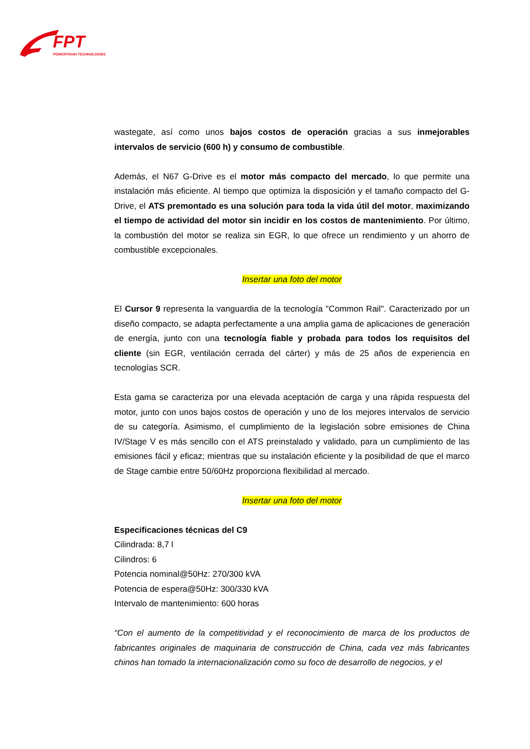FPT
POWERTRAIN TECHNOLOGIES
wastegate, así como unos bajos costos de operación gracias a sus inmejorables intervalos de servicio (600 h) y consumo de combustible.
Además, el N67 G-Drive es el motor más compacto del mercado, lo que permite una instalación más eficiente. Al tiempo que optimiza la disposición y el tamaño compacto del G-Drive, el ATS premontado es una solución para toda la vida útil del motor, maximizando el tiempo de actividad del motor sin incidir en los costos de mantenimiento. Por último, la combustión del motor se realiza sin EGR, lo que ofrece un rendimiento y un ahorro de combustible excepcionales.
Insertar una foto del motor
El Cursor 9 representa la vanguardia de la tecnología "Common Rail". Caracterizado por un diseño compacto, se adapta perfectamente a una amplia gama de aplicaciones de generación de energía, junto con una tecnología fiable y probada para todos los requisitos del cliente (sin EGR, ventilación cerrada del cárter) y más de 25 años de experiencia en tecnologías SCR.
Esta gama se caracteriza por una elevada aceptación de carga y una rápida respuesta del motor, junto con unos bajos costos de operación y uno de los mejores intervalos de servicio de su categoría. Asimismo, el cumplimiento de la legislación sobre emisiones de China IV/Stage V es más sencillo con el ATS preinstalado y validado, para un cumplimiento de las emisiones fácil y eficaz; mientras que su instalación eficiente y la posibilidad de que el marco de Stage cambie entre 50/60Hz proporciona flexibilidad al mercado.
Insertar una foto del motor
Especificaciones técnicas del C9
Cilindrada: 8,7 l
Cilindros: 6
Potencia nominal@50Hz: 270/300 kVA
Potencia de espera@50Hz: 300/330 kVA
Intervalo de mantenimiento: 600 horas
“Con el aumento de la competitividad y el reconocimiento de marca de los productos de fabricantes originales de maquinaria de construcción de China, cada vez más fabricantes chinos han tomado la internacionalización como su foco de desarrollo de negocios, y el